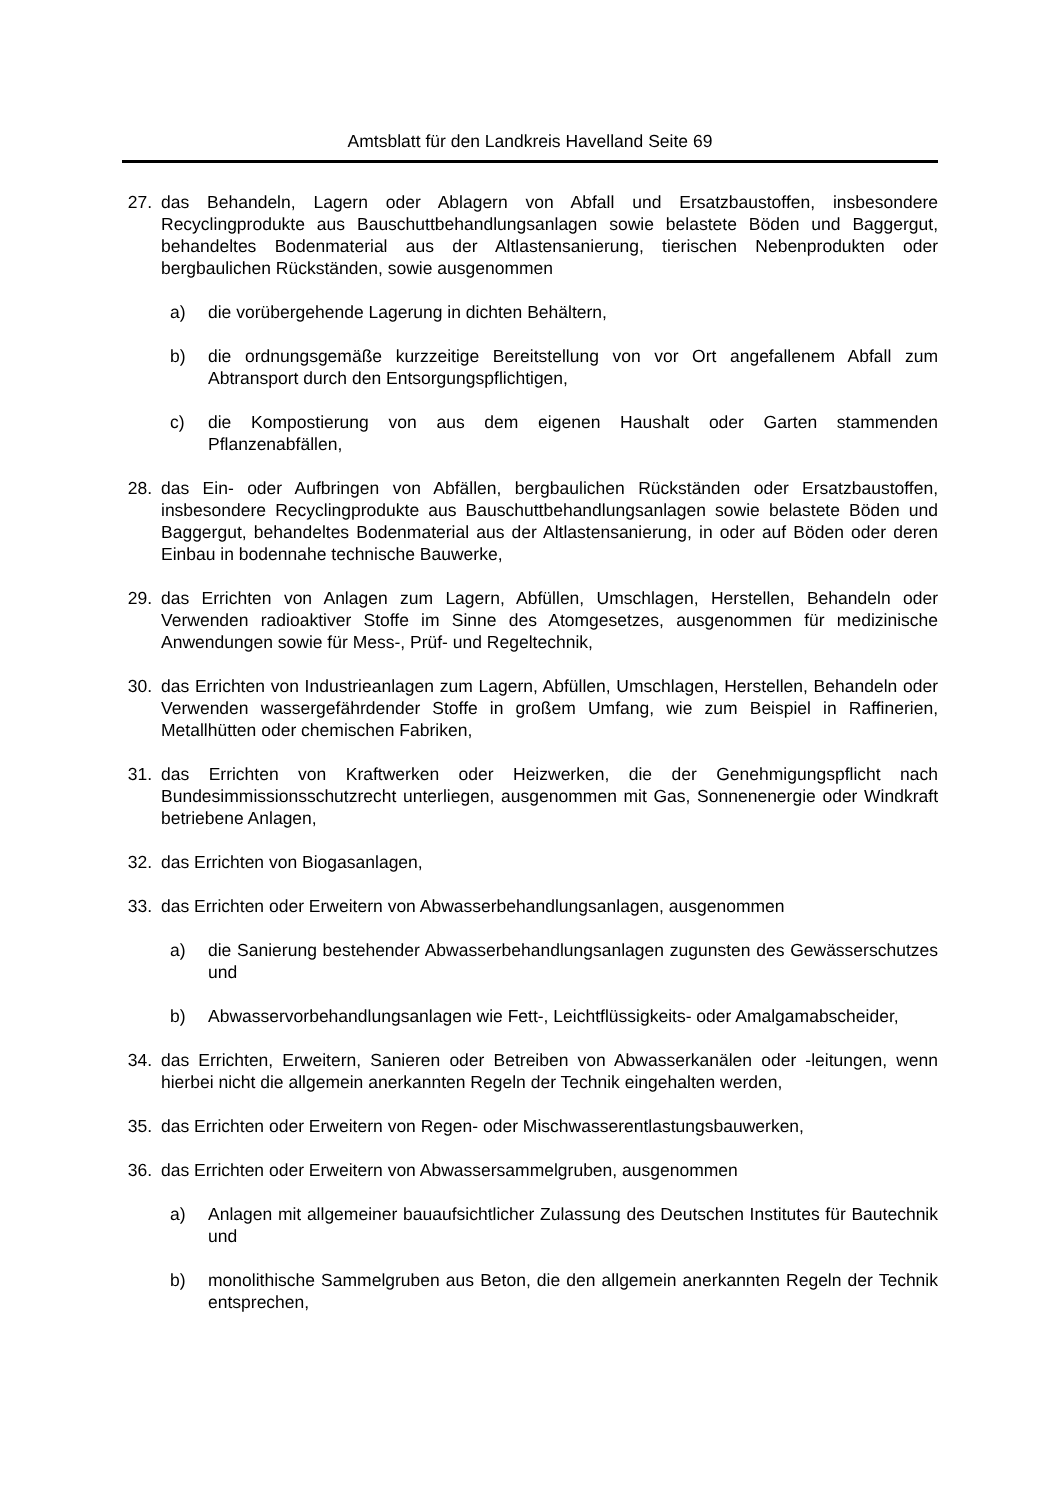Amtsblatt für den Landkreis Havelland Seite 69
27. das Behandeln, Lagern oder Ablagern von Abfall und Ersatzbaustoffen, insbesondere Recyclingprodukte aus Bauschuttbehandlungsanlagen sowie belastete Böden und Baggergut, behandeltes Bodenmaterial aus der Altlastensanierung, tierischen Nebenprodukten oder bergbaulichen Rückständen, sowie ausgenommen
a) die vorübergehende Lagerung in dichten Behältern,
b) die ordnungsgemäße kurzzeitige Bereitstellung von vor Ort angefallenem Abfall zum Abtransport durch den Entsorgungspflichtigen,
c) die Kompostierung von aus dem eigenen Haushalt oder Garten stammenden Pflanzenabfällen,
28. das Ein- oder Aufbringen von Abfällen, bergbaulichen Rückständen oder Ersatzbaustoffen, insbesondere Recyclingprodukte aus Bauschuttbehandlungsanlagen sowie belastete Böden und Baggergut, behandeltes Bodenmaterial aus der Altlastensanierung, in oder auf Böden oder deren Einbau in bodennahe technische Bauwerke,
29. das Errichten von Anlagen zum Lagern, Abfüllen, Umschlagen, Herstellen, Behandeln oder Verwenden radioaktiver Stoffe im Sinne des Atomgesetzes, ausgenommen für medizinische Anwendungen sowie für Mess-, Prüf- und Regeltechnik,
30. das Errichten von Industrieanlagen zum Lagern, Abfüllen, Umschlagen, Herstellen, Behandeln oder Verwenden wassergefährdender Stoffe in großem Umfang, wie zum Beispiel in Raffinerien, Metallhütten oder chemischen Fabriken,
31. das Errichten von Kraftwerken oder Heizwerken, die der Genehmigungspflicht nach Bundesimmissionsschutzrecht unterliegen, ausgenommen mit Gas, Sonnenenergie oder Windkraft betriebene Anlagen,
32. das Errichten von Biogasanlagen,
33. das Errichten oder Erweitern von Abwasserbehandlungsanlagen, ausgenommen
a) die Sanierung bestehender Abwasserbehandlungsanlagen zugunsten des Gewässerschutzes und
b) Abwasservorbehandlungsanlagen wie Fett-, Leichtflüssigkeits- oder Amalgamabscheider,
34. das Errichten, Erweitern, Sanieren oder Betreiben von Abwasserkanälen oder -leitungen, wenn hierbei nicht die allgemein anerkannten Regeln der Technik eingehalten werden,
35. das Errichten oder Erweitern von Regen- oder Mischwasserentlastungsbauwerken,
36. das Errichten oder Erweitern von Abwassersammelgruben, ausgenommen
a) Anlagen mit allgemeiner bauaufsichtlicher Zulassung des Deutschen Institutes für Bautechnik und
b) monolithische Sammelgruben aus Beton, die den allgemein anerkannten Regeln der Technik entsprechen,